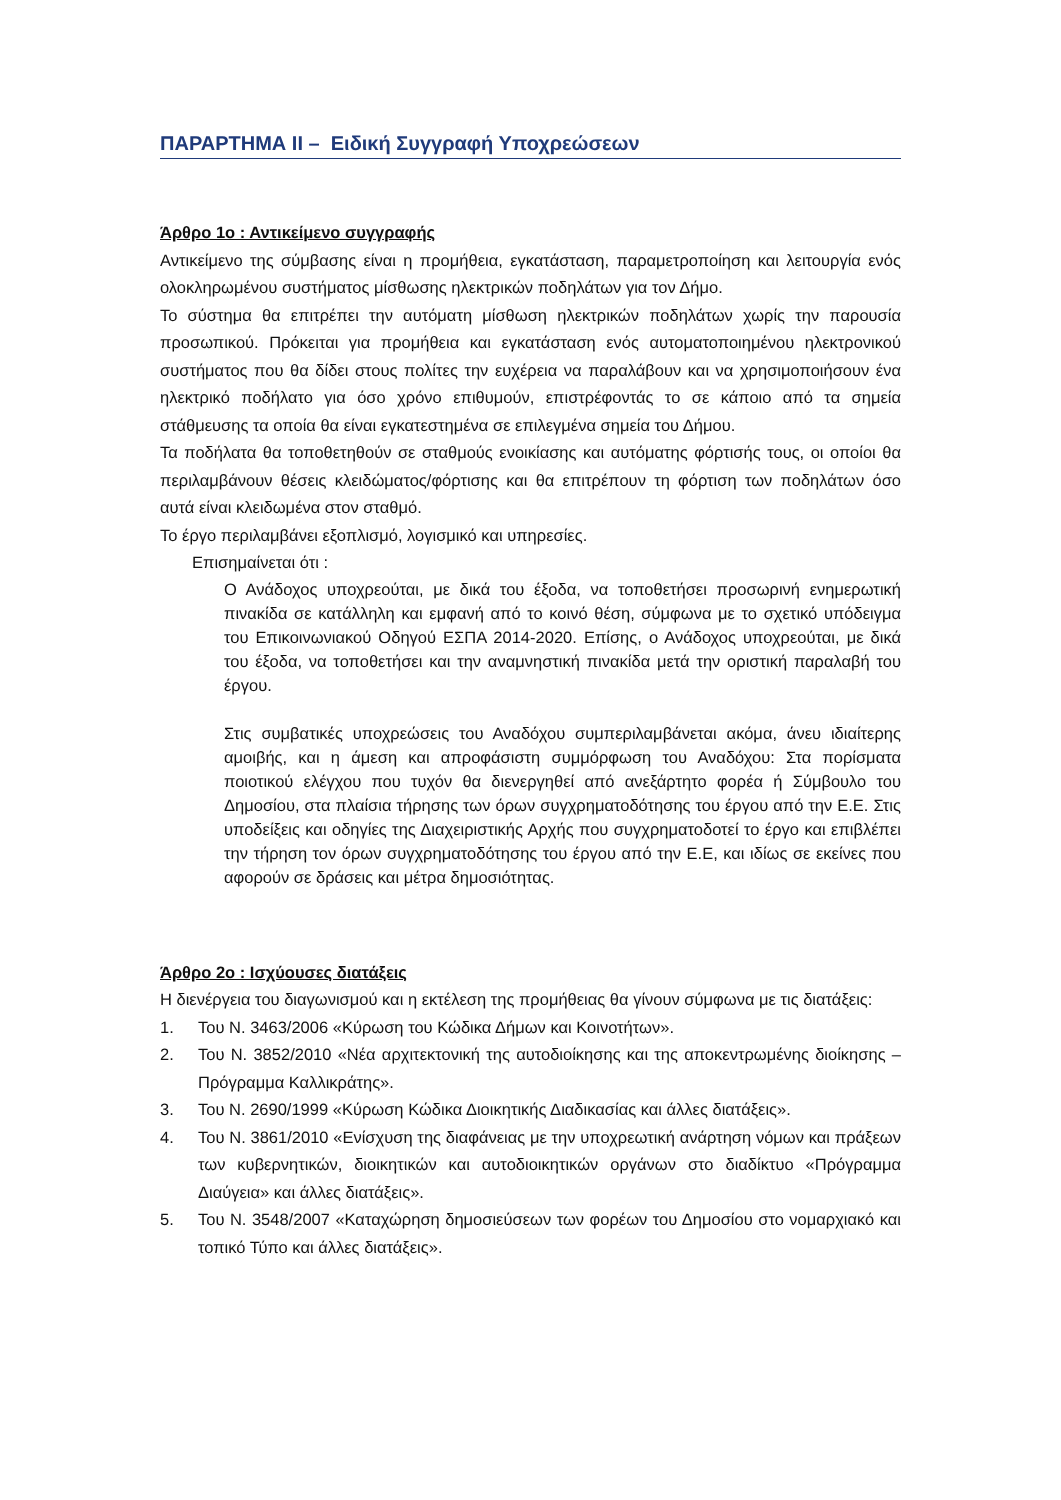ΠΑΡΑΡΤΗΜΑ ΙΙ – Ειδική Συγγραφή Υποχρεώσεων
Άρθρο 1ο : Αντικείμενο συγγραφής
Αντικείμενο της σύμβασης είναι η προμήθεια, εγκατάσταση, παραμετροποίηση και λειτουργία ενός ολοκληρωμένου συστήματος μίσθωσης ηλεκτρικών ποδηλάτων για τον Δήμο.
Το σύστημα θα επιτρέπει την αυτόματη μίσθωση ηλεκτρικών ποδηλάτων χωρίς την παρουσία προσωπικού. Πρόκειται για προμήθεια και εγκατάσταση ενός αυτοματοποιημένου ηλεκτρονικού συστήματος που θα δίδει στους πολίτες την ευχέρεια να παραλάβουν και να χρησιμοποιήσουν ένα ηλεκτρικό ποδήλατο για όσο χρόνο επιθυμούν, επιστρέφοντάς το σε κάποιο από τα σημεία στάθμευσης τα οποία θα είναι εγκατεστημένα σε επιλεγμένα σημεία του Δήμου.
Τα ποδήλατα θα τοποθετηθούν σε σταθμούς ενοικίασης και αυτόματης φόρτισής τους, οι οποίοι θα περιλαμβάνουν θέσεις κλειδώματος/φόρτισης και θα επιτρέπουν τη φόρτιση των ποδηλάτων όσο αυτά είναι κλειδωμένα στον σταθμό.
Το έργο περιλαμβάνει εξοπλισμό, λογισμικό και υπηρεσίες.
Επισημαίνεται ότι :
Ο Ανάδοχος υποχρεούται, με δικά του έξοδα, να τοποθετήσει προσωρινή ενημερωτική πινακίδα σε κατάλληλη και εμφανή από το κοινό θέση, σύμφωνα με το σχετικό υπόδειγμα του Επικοινωνιακού Οδηγού ΕΣΠΑ 2014-2020. Επίσης, ο Ανάδοχος υποχρεούται, με δικά του έξοδα, να τοποθετήσει και την αναμνηστική πινακίδα μετά την οριστική παραλαβή του έργου.
Στις συμβατικές υποχρεώσεις του Αναδόχου συμπεριλαμβάνεται ακόμα, άνευ ιδιαίτερης αμοιβής, και η άμεση και απροφάσιστη συμμόρφωση του Αναδόχου: Στα πορίσματα ποιοτικού ελέγχου που τυχόν θα διενεργηθεί από ανεξάρτητο φορέα ή Σύμβουλο του Δημοσίου, στα πλαίσια τήρησης των όρων συγχρηματοδότησης του έργου από την Ε.Ε. Στις υποδείξεις και οδηγίες της Διαχειριστικής Αρχής που συγχρηματοδοτεί το έργο και επιβλέπει την τήρηση τον όρων συγχρηματοδότησης του έργου από την Ε.Ε, και ιδίως σε εκείνες που αφορούν σε δράσεις και μέτρα δημοσιότητας.
Άρθρο 2ο : Ισχύουσες διατάξεις
Η διενέργεια του διαγωνισμού και η εκτέλεση της προμήθειας θα γίνουν σύμφωνα με τις διατάξεις:
1. Του Ν. 3463/2006 «Κύρωση του Κώδικα Δήμων και Κοινοτήτων».
2. Του Ν. 3852/2010 «Νέα αρχιτεκτονική της αυτοδιοίκησης και της αποκεντρωμένης διοίκησης – Πρόγραμμα Καλλικράτης».
3. Του Ν. 2690/1999 «Κύρωση Κώδικα Διοικητικής Διαδικασίας και άλλες διατάξεις».
4. Του Ν. 3861/2010 «Ενίσχυση της διαφάνειας με την υποχρεωτική ανάρτηση νόμων και πράξεων των κυβερνητικών, διοικητικών και αυτοδιοικητικών οργάνων στο διαδίκτυο «Πρόγραμμα Διαύγεια» και άλλες διατάξεις».
5. Του Ν. 3548/2007 «Καταχώρηση δημοσιεύσεων των φορέων του Δημοσίου στο νομαρχιακό και τοπικό Τύπο και άλλες διατάξεις».